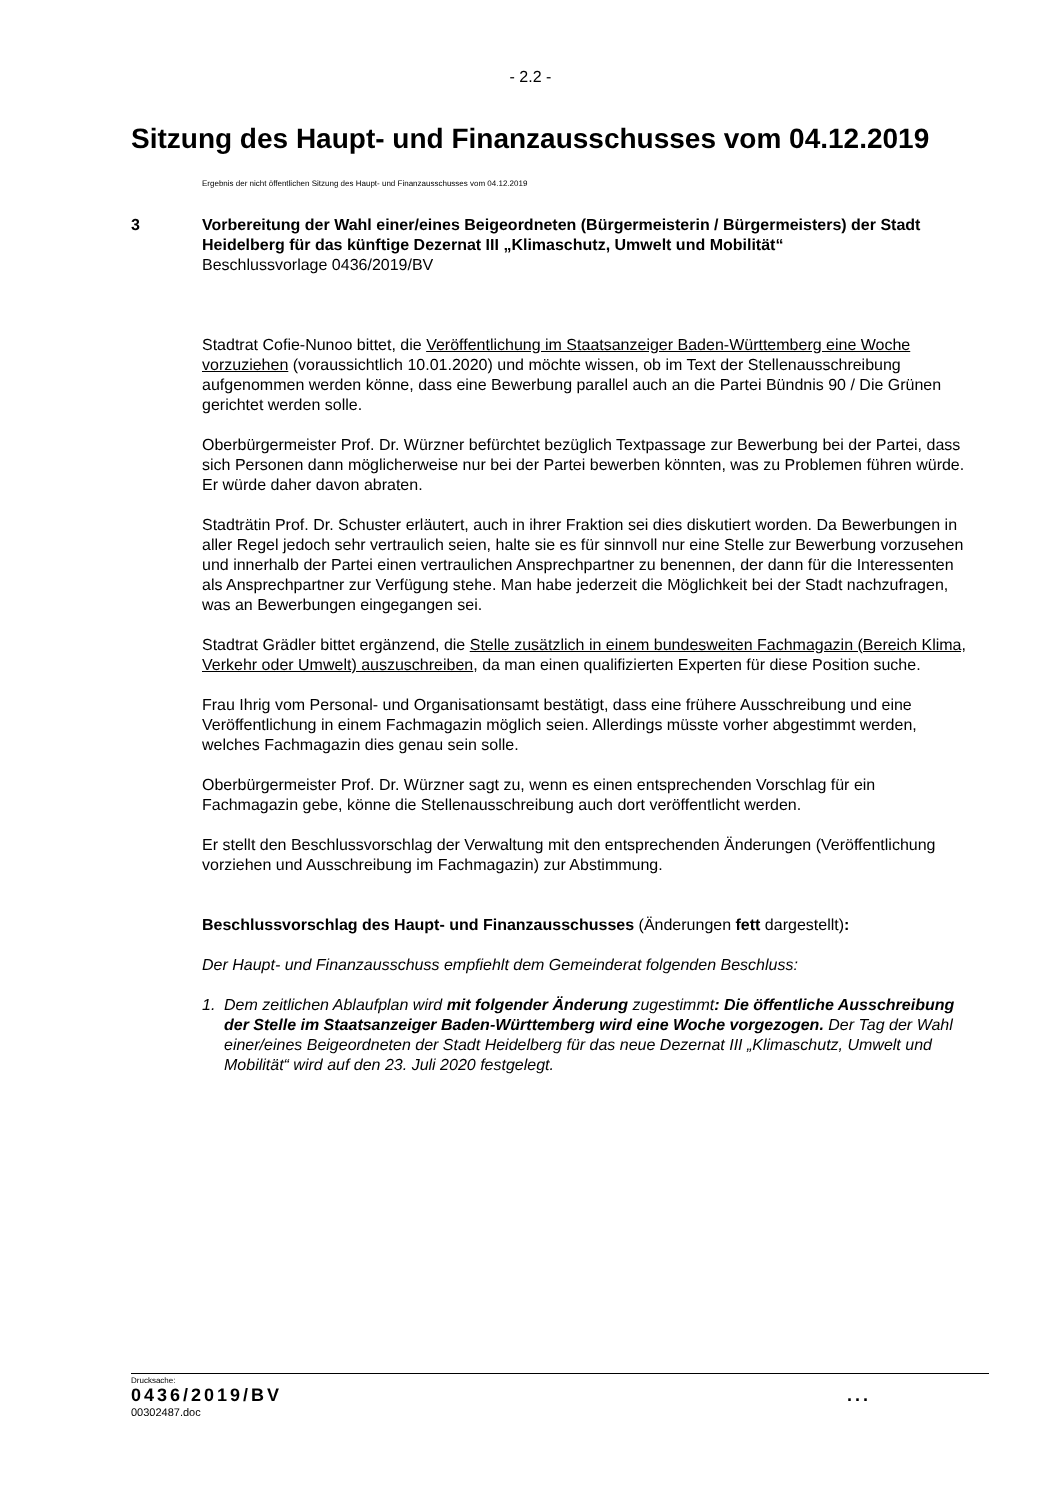- 2.2 -
Sitzung des Haupt- und Finanzausschusses vom 04.12.2019
Ergebnis der nicht öffentlichen Sitzung des Haupt- und Finanzausschusses vom 04.12.2019
3
Vorbereitung der Wahl einer/eines Beigeordneten (Bürgermeisterin / Bürgermeisters) der Stadt Heidelberg für das künftige Dezernat III „Klimaschutz, Umwelt und Mobilität“
Beschlussvorlage 0436/2019/BV
Stadtrat Cofie-Nunoo bittet, die Veröffentlichung im Staatsanzeiger Baden-Württemberg eine Woche vorzuziehen (voraussichtlich 10.01.2020) und möchte wissen, ob im Text der Stellenausschreibung aufgenommen werden könne, dass eine Bewerbung parallel auch an die Partei Bündnis 90 / Die Grünen gerichtet werden solle.
Oberbürgermeister Prof. Dr. Würzner befürchtet bezüglich Textpassage zur Bewerbung bei der Partei, dass sich Personen dann möglicherweise nur bei der Partei bewerben könnten, was zu Problemen führen würde. Er würde daher davon abraten.
Stadträtin Prof. Dr. Schuster erläutert, auch in ihrer Fraktion sei dies diskutiert worden. Da Bewerbungen in aller Regel jedoch sehr vertraulich seien, halte sie es für sinnvoll nur eine Stelle zur Bewerbung vorzusehen und innerhalb der Partei einen vertraulichen Ansprechpartner zu benennen, der dann für die Interessenten als Ansprechpartner zur Verfügung stehe. Man habe jederzeit die Möglichkeit bei der Stadt nachzufragen, was an Bewerbungen eingegangen sei.
Stadtrat Grädler bittet ergänzend, die Stelle zusätzlich in einem bundesweiten Fachmagazin (Bereich Klima, Verkehr oder Umwelt) auszuschreiben, da man einen qualifizierten Experten für diese Position suche.
Frau Ihrig vom Personal- und Organisationsamt bestätigt, dass eine frühere Ausschreibung und eine Veröffentlichung in einem Fachmagazin möglich seien. Allerdings müsste vorher abgestimmt werden, welches Fachmagazin dies genau sein solle.
Oberbürgermeister Prof. Dr. Würzner sagt zu, wenn es einen entsprechenden Vorschlag für ein Fachmagazin gebe, könne die Stellenausschreibung auch dort veröffentlicht werden.
Er stellt den Beschlussvorschlag der Verwaltung mit den entsprechenden Änderungen (Veröffentlichung vorziehen und Ausschreibung im Fachmagazin) zur Abstimmung.
Beschlussvorschlag des Haupt- und Finanzausschusses (Änderungen fett dargestellt):
Der Haupt- und Finanzausschuss empfiehlt dem Gemeinderat folgenden Beschluss:
1. Dem zeitlichen Ablaufplan wird mit folgender Änderung zugestimmt: Die öffentliche Ausschreibung der Stelle im Staatsanzeiger Baden-Württemberg wird eine Woche vorgezogen. Der Tag der Wahl einer/eines Beigeordneten der Stadt Heidelberg für das neue Dezernat III „Klimaschutz, Umwelt und Mobilität“ wird auf den 23. Juli 2020 festgelegt.
Drucksache:
0436/2019/BV ...
00302487.doc